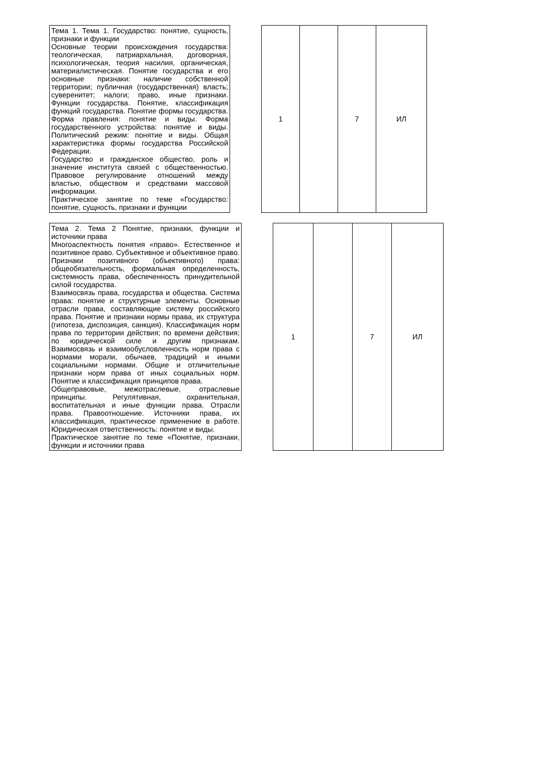| Тема 1. Тема 1. Государство: понятие, сущность, признаки и функции Основные теории происхождения государства: теологическая, патриархальная, договорная, психологическая, теория насилия, органическая, материалистическая. Понятие государства и его основные признаки: наличие собственной территории; публичная (государственная) власть; суверенитет; налоги; право, иные признаки. Функции государства. Понятие, классификация функций государства. Понятие формы государства. Форма правления: понятие и виды. Форма государственного устройства: понятие и виды. Политический режим: понятие и виды. Общая характеристика формы государства Российской Федерации. Государство и гражданское общество, роль и значение института связей с общественностью. Правовое регулирование отношений между властью, обществом и средствами массовой информации. Практическое занятие по теме «Государство: понятие, сущность, признаки и функции | | 1 | | 7 | ИЛ |
| Тема 2. Тема 2 Понятие, признаки, функции и источники права Многоаспектность понятия «право». Естественное и позитивное право. Субъективное и объективное право. Признаки позитивного (объективного) права: общеобязательность, формальная определенность, системность права, обеспеченность принудительной силой государства. Взаимосвязь права, государства и общества. Система права: понятие и структурные элементы. Основные отрасли права, составляющие систему российского права. Понятие и признаки нормы права, их структура (гипотеза, диспозиция, санкция). Классификация норм права по территории действия; по времени действия; по юридической силе и другим признакам. Взаимосвязь и взаимообусловленность норм права с нормами морали, обычаев, традиций и иными социальными нормами. Общие и отличительные признаки норм права от иных социальных норм. Понятие и классификация принципов права. Общеправовые, межотраслевые, отраслевые принципы. Регулятивная, охранительная, воспитательная и иные функции права. Отрасли права. Правоотношение. Источники права, их классификация, практическое применение в работе. Юридическая ответственность: понятие и виды. Практическое занятие по теме «Понятие, признаки, функции и источники права | | 1 | | 7 | ИЛ |